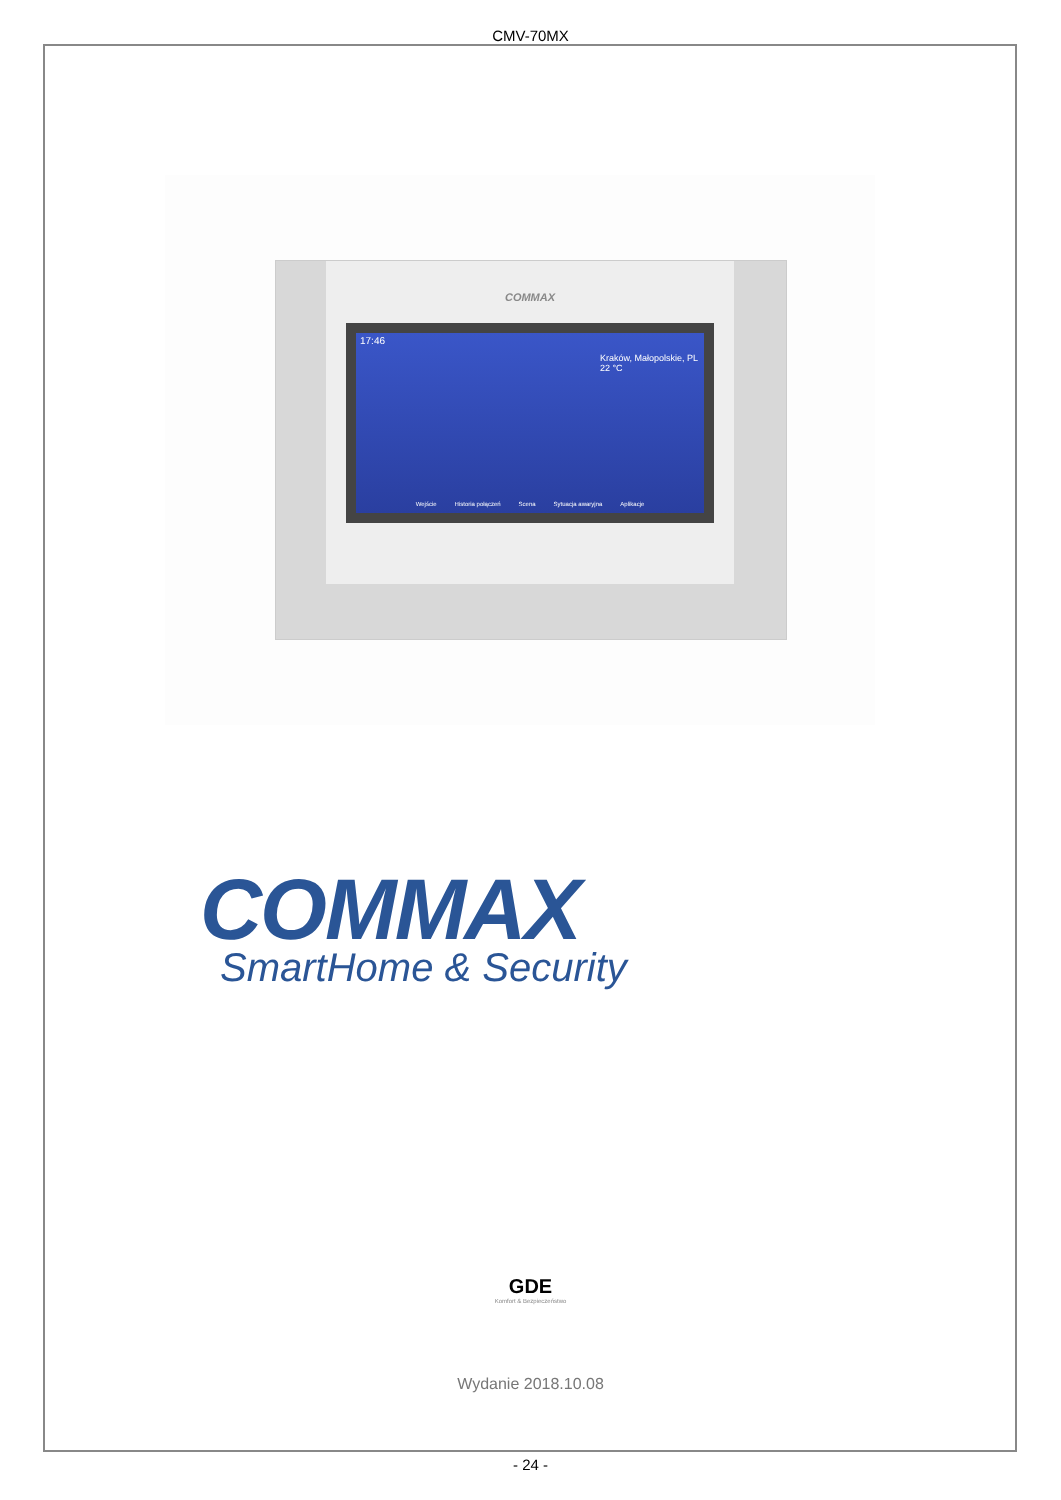CMV-70MX
COMMAX
17:46
Kraków, Małopolskie, PL
22 °C
Wejście Historia połączeń Scena Sytuacja awaryjna Aplikacje
COMMAX
SmartHome & Security
GDE
Komfort & Bezpieczeństwo
Wydanie 2018.10.08
- 24 -